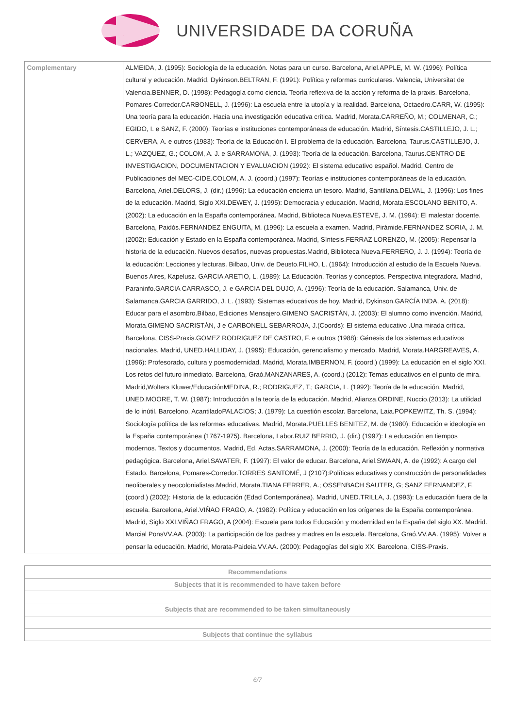UNIVERSIDADE DA CORUÑA
| Complementary | ALMEIDA, J. (1995): Sociología de la educación. Notas para un curso. Barcelona, Ariel.APPLE, M. W. (1996): Política cultural y educación. Madrid, Dykinson.BELTRAN, F. (1991): Política y reformas curriculares. Valencia, Universitat de Valencia.BENNER, D. (1998): Pedagogía como ciencia. Teoría reflexiva de la acción y reforma de la praxis. Barcelona, Pomares-Corredor.CARBONELL, J. (1996): La escuela entre la utopía y la realidad. Barcelona, Octaedro.CARR, W. (1995): Una teoría para la educación. Hacia una investigación educativa crítica. Madrid, Morata.CARREÑO, M.; COLMENAR, C.; EGIDO, I. e SANZ, F. (2000): Teorías e instituciones contemporáneas de educación. Madrid, Síntesis.CASTILLEJO, J. L.; CERVERA, A. e outros (1983): Teoría de la Educación I. El problema de la educación. Barcelona, Taurus.CASTILLEJO, J. L.; VAZQUEZ, G.; COLOM, A. J. e SARRAMONA, J. (1993): Teoría de la educación. Barcelona, Taurus.CENTRO DE INVESTIGACION, DOCUMENTACION Y EVALUACION (1992): El sistema educativo español. Madrid, Centro de Publicaciones del MEC-CIDE.COLOM, A. J. (coord.) (1997): Teorías e instituciones contemporáneas de la educación. Barcelona, Ariel.DELORS, J. (dir.) (1996): La educación encierra un tesoro. Madrid, Santillana.DELVAL, J. (1996): Los fines de la educación. Madrid, Siglo XXI.DEWEY, J. (1995): Democracia y educación. Madrid, Morata.ESCOLANO BENITO, A. (2002): La educación en la España contemporánea. Madrid, Biblioteca Nueva.ESTEVE, J. M. (1994): El malestar docente. Barcelona, Paidós.FERNANDEZ ENGUITA, M. (1996): La escuela a examen. Madrid, Pirámide.FERNANDEZ SORIA, J. M. (2002): Educación y Estado en la España contemporánea. Madrid, Síntesis.FERRAZ LORENZO, M. (2005): Repensar la historia de la educación. Nuevos desafios, nuevas propuestas.Madrid, Biblioteca Nueva.FERRERO, J. J. (1994): Teoría de la educación: Lecciones y lecturas. Bilbao, Univ. de Deusto.FILHO, L. (1964): Introducción al estudio de la Escuela Nueva. Buenos Aires, Kapelusz. GARCIA ARETIO, L. (1989): La Educación. Teorías y conceptos. Perspectiva integradora. Madrid, Paraninfo.GARCIA CARRASCO, J. e GARCIA DEL DUJO, A. (1996): Teoría de la educación. Salamanca, Univ. de Salamanca.GARCIA GARRIDO, J. L. (1993): Sistemas educativos de hoy. Madrid, Dykinson.GARCÍA INDA, A. (2018): Educar para el asombro.Bilbao, Ediciones Mensajero.GIMENO SACRISTÁN, J. (2003): El alumno como invención. Madrid, Morata.GIMENO SACRISTÁN, J e CARBONELL SEBARROJA, J.(Coords): El sistema educativo .Una mirada crítica. Barcelona, CISS-Praxis.GOMEZ RODRIGUEZ DE CASTRO, F. e outros (1988): Génesis de los sistemas educativos nacionales. Madrid, UNED.HALLIDAY, J. (1995): Educación, gerencialismo y mercado. Madrid, Morata.HARGREAVES, A. (1996): Profesorado, cultura y posmodernidad. Madrid, Morata.IMBERNON, F. (coord.) (1999): La educación en el siglo XXI. Los retos del futuro inmediato. Barcelona, Graó.MANZANARES, A. (coord.) (2012): Temas educativos en el punto de mira. Madrid,Wolters Kluwer/EducaciónMEDINA, R.; RODRIGUEZ, T.; GARCIA, L. (1992): Teoría de la educación. Madrid, UNED.MOORE, T. W. (1987): Introducción a la teoría de la educación. Madrid, Alianza.ORDINE, Nuccio.(2013): La utilidad de lo inútil. Barcelono, AcantiladoPALACIOS; J. (1979): La cuestión escolar. Barcelona, Laia.POPKEWITZ, Th. S. (1994): Sociología política de las reformas educativas. Madrid, Morata.PUELLES BENITEZ, M. de (1980): Educación e ideología en la España contemporánea (1767-1975). Barcelona, Labor.RUIZ BERRIO, J. (dir.) (1997): La educación en tiempos modernos. Textos y documentos. Madrid, Ed. Actas.SARRAMONA, J. (2000): Teoría de la educación. Reflexión y normativa pedagógica. Barcelona, Ariel.SAVATER, F. (1997): El valor de educar. Barcelona, Ariel.SWAAN, A. de (1992): A cargo del Estado. Barcelona, Pomares-Corredor.TORRES SANTOMÉ, J (2107):Políticas educativas y construcción de personalidades neoliberales y neocolonialistas.Madrid, Morata.TIANA FERRER, A.; OSSENBACH SAUTER, G; SANZ FERNANDEZ, F. (coord.) (2002): Historia de la educación (Edad Contemporánea). Madrid, UNED.TRILLA, J. (1993): La educación fuera de la escuela. Barcelona, Ariel.VIÑAO FRAGO, A. (1982): Política y educación en los orígenes de la España contemporánea. Madrid, Siglo XXI.VIÑAO FRAGO, A (2004): Escuela para todos Educación y modernidad en la España del siglo XX. Madrid. Marcial PonsVV.AA. (2003): La participación de los padres y madres en la escuela. Barcelona, Graó.VV.AA. (1995): Volver a pensar la educación. Madrid, Morata-Paideia.VV.AA. (2000): Pedagogías del siglo XX. Barcelona, CISS-Praxis. |
| Recommendations |
| --- |
| Subjects that it is recommended to have taken before |
| Subjects that are recommended to be taken simultaneously |
| Subjects that continue the syllabus |
6/7